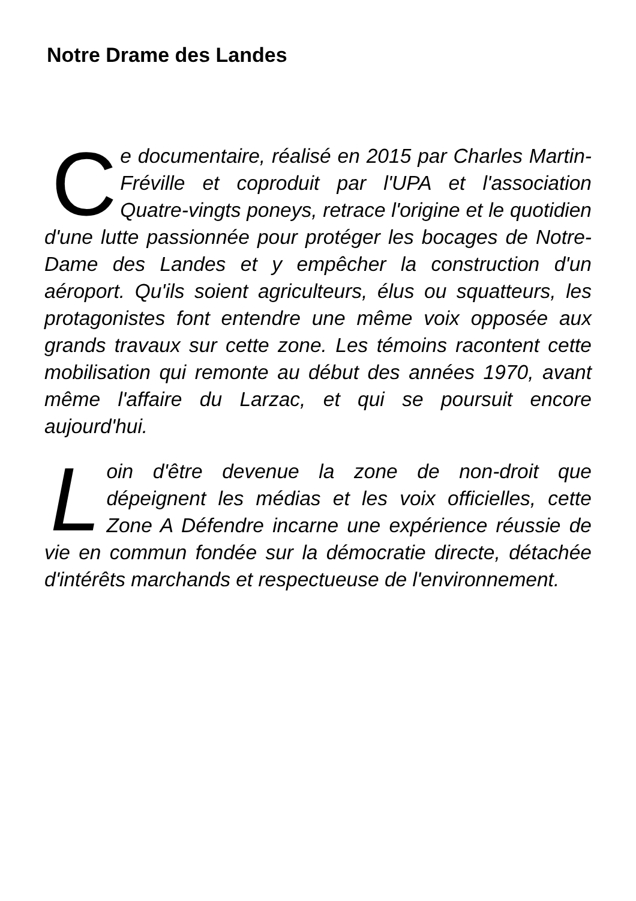Notre Drame des Landes
Ce documentaire, réalisé en 2015 par Charles Martin-Fréville et coproduit par l'UPA et l'association Quatre-vingts poneys, retrace l'origine et le quotidien d'une lutte passionnée pour protéger les bocages de Notre-Dame des Landes et y empêcher la construction d'un aéroport. Qu'ils soient agriculteurs, élus ou squatteurs, les protagonistes font entendre une même voix opposée aux grands travaux sur cette zone. Les témoins racontent cette mobilisation qui remonte au début des années 1970, avant même l'affaire du Larzac, et qui se poursuit encore aujourd'hui.
Loin d'être devenue la zone de non-droit que dépeignent les médias et les voix officielles, cette Zone A Défendre incarne une expérience réussie de vie en commun fondée sur la démocratie directe, détachée d'intérêts marchands et respectueuse de l'environnement.